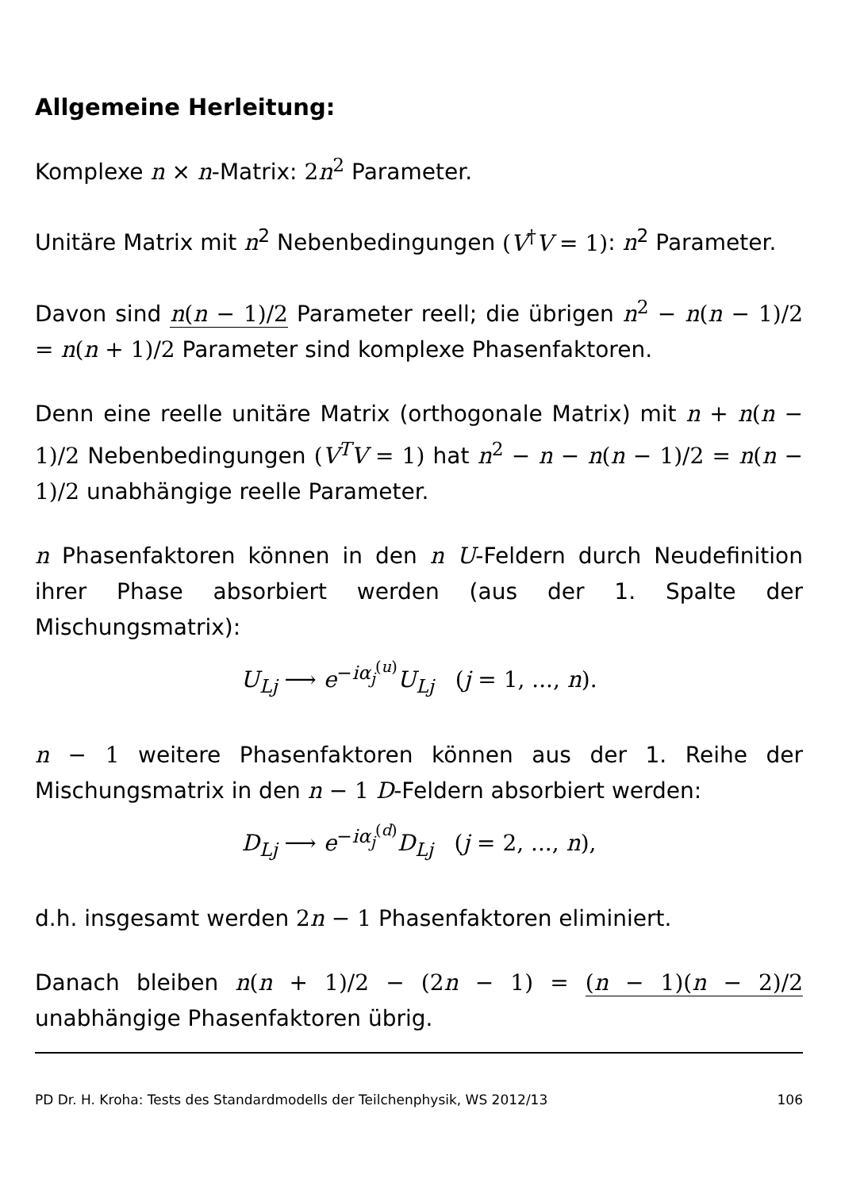Allgemeine Herleitung:
Komplexe n × n-Matrix: 2n<sup>2</sup> Parameter.
Unitäre Matrix mit n<sup>2</sup> Nebenbedingungen (V<sup>†</sup>V = 1): n<sup>2</sup> Parameter.
Davon sind n(n − 1)/2 Parameter reell; die übrigen n<sup>2</sup> − n(n − 1)/2 = n(n + 1)/2 Parameter sind komplexe Phasenfaktoren.
Denn eine reelle unitäre Matrix (orthogonale Matrix) mit n + n(n − 1)/2 Nebenbedingungen (V<sup>T</sup>V = 1) hat n<sup>2</sup> − n − n(n − 1)/2 = n(n − 1)/2 unabhängige reelle Parameter.
n Phasenfaktoren können in den n U-Feldern durch Neudefinition ihrer Phase absorbiert werden (aus der 1. Spalte der Mischungsmatrix):
U<sub>Lj</sub> ⟶ e<sup>−iα<sub>j</sub><sup>(u)</sup></sup>U<sub>Lj</sub> (j = 1, ..., n).
n − 1 weitere Phasenfaktoren können aus der 1. Reihe der Mischungsmatrix in den n − 1 D-Feldern absorbiert werden:
D<sub>Lj</sub> ⟶ e<sup>−iα<sub>j</sub><sup>(d)</sup></sup>D<sub>Lj</sub> (j = 2, ..., n),
d.h. insgesamt werden 2n − 1 Phasenfaktoren eliminiert.
Danach bleiben n(n + 1)/2 − (2n − 1) = (n − 1)(n − 2)/2 unabhängige Phasenfaktoren übrig.
PD Dr. H. Kroha: Tests des Standardmodells der Teilchenphysik, WS 2012/13 106